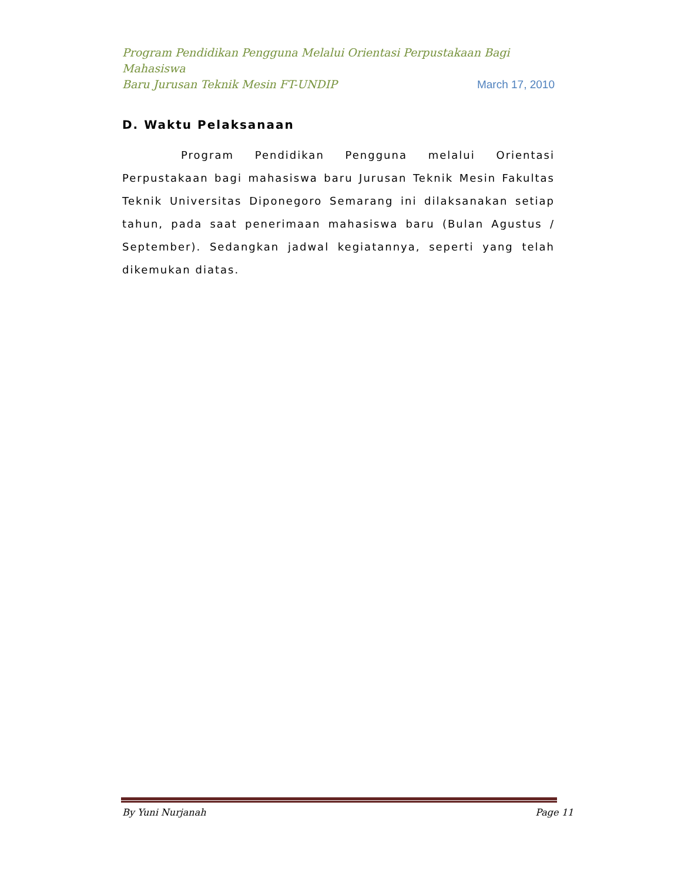Program Pendidikan Pengguna Melalui Orientasi Perpustakaan Bagi Mahasiswa
Baru Jurusan Teknik Mesin FT-UNDIP March 17, 2010
D. Waktu Pelaksanaan
Program Pendidikan Pengguna melalui Orientasi Perpustakaan bagi mahasiswa baru Jurusan Teknik Mesin Fakultas Teknik Universitas Diponegoro Semarang ini dilaksanakan setiap tahun, pada saat penerimaan mahasiswa baru (Bulan Agustus / September). Sedangkan jadwal kegiatannya, seperti yang telah dikemukan diatas.
By Yuni Nurjanah Page 11